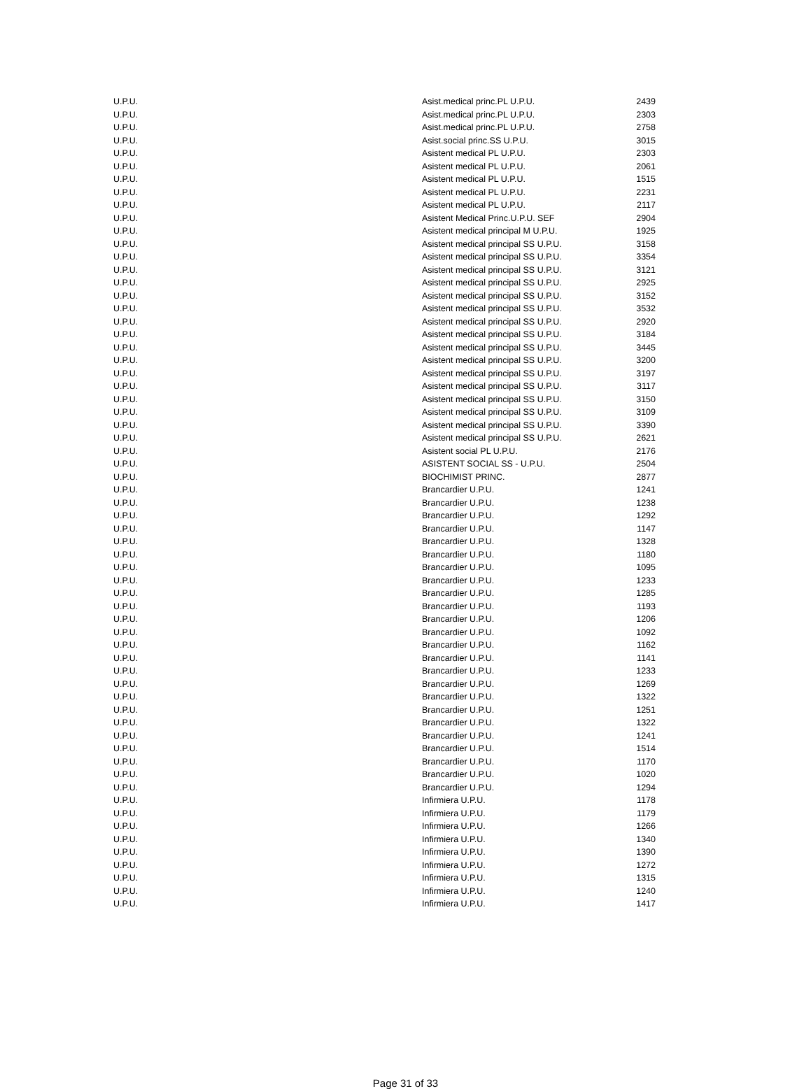| U.P.U. | Asist.medical princ.PL U.P.U. | 2439 |
| U.P.U. | Asist.medical princ.PL U.P.U. | 2303 |
| U.P.U. | Asist.medical princ.PL U.P.U. | 2758 |
| U.P.U. | Asist.social princ.SS U.P.U. | 3015 |
| U.P.U. | Asistent medical PL U.P.U. | 2303 |
| U.P.U. | Asistent medical PL U.P.U. | 2061 |
| U.P.U. | Asistent medical PL U.P.U. | 1515 |
| U.P.U. | Asistent medical PL U.P.U. | 2231 |
| U.P.U. | Asistent medical PL U.P.U. | 2117 |
| U.P.U. | Asistent Medical Princ.U.P.U. SEF | 2904 |
| U.P.U. | Asistent medical principal M U.P.U. | 1925 |
| U.P.U. | Asistent medical principal SS U.P.U. | 3158 |
| U.P.U. | Asistent medical principal SS U.P.U. | 3354 |
| U.P.U. | Asistent medical principal SS U.P.U. | 3121 |
| U.P.U. | Asistent medical principal SS U.P.U. | 2925 |
| U.P.U. | Asistent medical principal SS U.P.U. | 3152 |
| U.P.U. | Asistent medical principal SS U.P.U. | 3532 |
| U.P.U. | Asistent medical principal SS U.P.U. | 2920 |
| U.P.U. | Asistent medical principal SS U.P.U. | 3184 |
| U.P.U. | Asistent medical principal SS U.P.U. | 3445 |
| U.P.U. | Asistent medical principal SS U.P.U. | 3200 |
| U.P.U. | Asistent medical principal SS U.P.U. | 3197 |
| U.P.U. | Asistent medical principal SS U.P.U. | 3117 |
| U.P.U. | Asistent medical principal SS U.P.U. | 3150 |
| U.P.U. | Asistent medical principal SS U.P.U. | 3109 |
| U.P.U. | Asistent medical principal SS U.P.U. | 3390 |
| U.P.U. | Asistent medical principal SS U.P.U. | 2621 |
| U.P.U. | Asistent social PL U.P.U. | 2176 |
| U.P.U. | ASISTENT SOCIAL SS - U.P.U. | 2504 |
| U.P.U. | BIOCHIMIST PRINC. | 2877 |
| U.P.U. | Brancardier U.P.U. | 1241 |
| U.P.U. | Brancardier U.P.U. | 1238 |
| U.P.U. | Brancardier U.P.U. | 1292 |
| U.P.U. | Brancardier U.P.U. | 1147 |
| U.P.U. | Brancardier U.P.U. | 1328 |
| U.P.U. | Brancardier U.P.U. | 1180 |
| U.P.U. | Brancardier U.P.U. | 1095 |
| U.P.U. | Brancardier U.P.U. | 1233 |
| U.P.U. | Brancardier U.P.U. | 1285 |
| U.P.U. | Brancardier U.P.U. | 1193 |
| U.P.U. | Brancardier U.P.U. | 1206 |
| U.P.U. | Brancardier U.P.U. | 1092 |
| U.P.U. | Brancardier U.P.U. | 1162 |
| U.P.U. | Brancardier U.P.U. | 1141 |
| U.P.U. | Brancardier U.P.U. | 1233 |
| U.P.U. | Brancardier U.P.U. | 1269 |
| U.P.U. | Brancardier U.P.U. | 1322 |
| U.P.U. | Brancardier U.P.U. | 1251 |
| U.P.U. | Brancardier U.P.U. | 1322 |
| U.P.U. | Brancardier U.P.U. | 1241 |
| U.P.U. | Brancardier U.P.U. | 1514 |
| U.P.U. | Brancardier U.P.U. | 1170 |
| U.P.U. | Brancardier U.P.U. | 1020 |
| U.P.U. | Brancardier U.P.U. | 1294 |
| U.P.U. | Infirmiera U.P.U. | 1178 |
| U.P.U. | Infirmiera U.P.U. | 1179 |
| U.P.U. | Infirmiera U.P.U. | 1266 |
| U.P.U. | Infirmiera U.P.U. | 1340 |
| U.P.U. | Infirmiera U.P.U. | 1390 |
| U.P.U. | Infirmiera U.P.U. | 1272 |
| U.P.U. | Infirmiera U.P.U. | 1315 |
| U.P.U. | Infirmiera U.P.U. | 1240 |
| U.P.U. | Infirmiera U.P.U. | 1417 |
Page 31 of 33